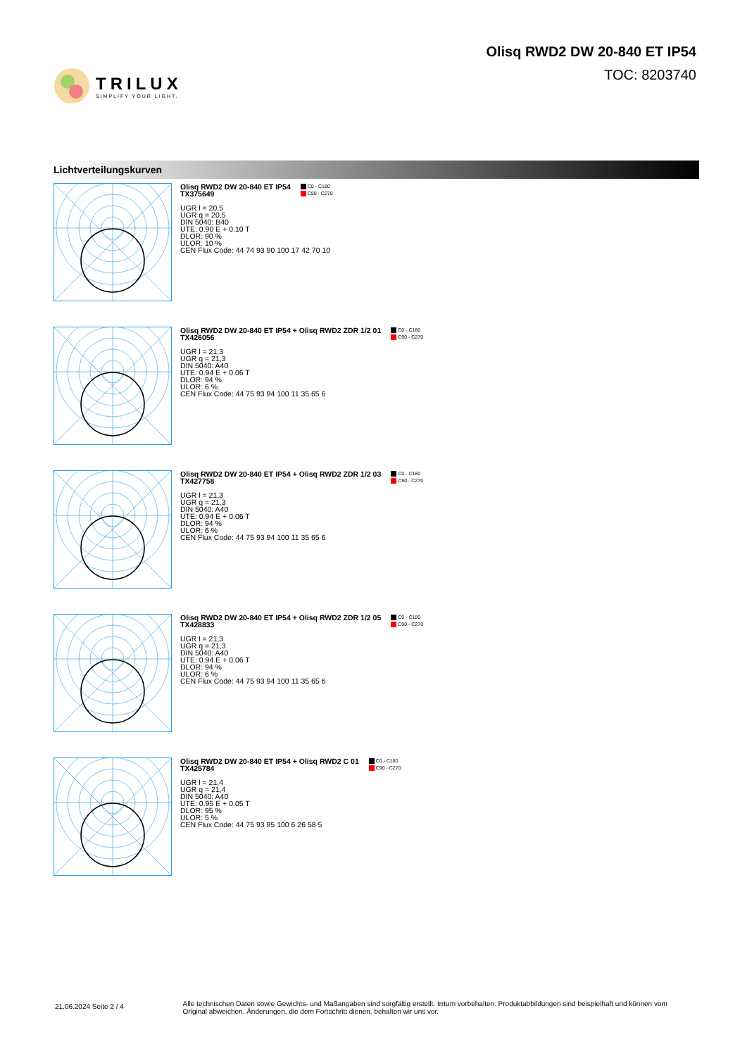TRILUX
SIMPLIFY YOUR LIGHT.
Olisq RWD2 DW 20-840 ET IP54
TOC: 8203740
Lichtverteilungskurven
Olisq RWD2 DW 20-840 ET IP54
TX375649
C0 - C180
C90 - C270
UGR l = 20,5
UGR q = 20,5
DIN 5040: B40
UTE: 0.90 E + 0.10 T
DLOR: 90 %
ULOR: 10 %
CEN Flux Code: 44 74 93 90 100 17 42 70 10
Olisq RWD2 DW 20-840 ET IP54 + Olisq RWD2 ZDR 1/2 01
TX426056
C0 - C180
C90 - C270
UGR l = 21,3
UGR q = 21,3
DIN 5040: A40
UTE: 0.94 E + 0.06 T
DLOR: 94 %
ULOR: 6 %
CEN Flux Code: 44 75 93 94 100 11 35 65 6
Olisq RWD2 DW 20-840 ET IP54 + Olisq RWD2 ZDR 1/2 03
TX427758
C0 - C180
C90 - C270
UGR l = 21,3
UGR q = 21,3
DIN 5040: A40
UTE: 0.94 E + 0.06 T
DLOR: 94 %
ULOR: 6 %
CEN Flux Code: 44 75 93 94 100 11 35 65 6
Olisq RWD2 DW 20-840 ET IP54 + Olisq RWD2 ZDR 1/2 05
TX428833
C0 - C180
C90 - C270
UGR l = 21,3
UGR q = 21,3
DIN 5040: A40
UTE: 0.94 E + 0.06 T
DLOR: 94 %
ULOR: 6 %
CEN Flux Code: 44 75 93 94 100 11 35 65 6
Olisq RWD2 DW 20-840 ET IP54 + Olisq RWD2 C 01
TX425784
C0 - C180
C90 - C270
UGR l = 21,4
UGR q = 21,4
DIN 5040: A40
UTE: 0.95 E + 0.05 T
DLOR: 95 %
ULOR: 5 %
CEN Flux Code: 44 75 93 95 100 6 26 58 5
21.06.2024 Seite 2 / 4
Alle technischen Daten sowie Gewichts- und Maßangaben sind sorgfältig erstellt. Irrtum vorbehalten. Produktabbildungen sind beispielhaft und können vom Original abweichen. Änderungen, die dem Fortschritt dienen, behalten wir uns vor.